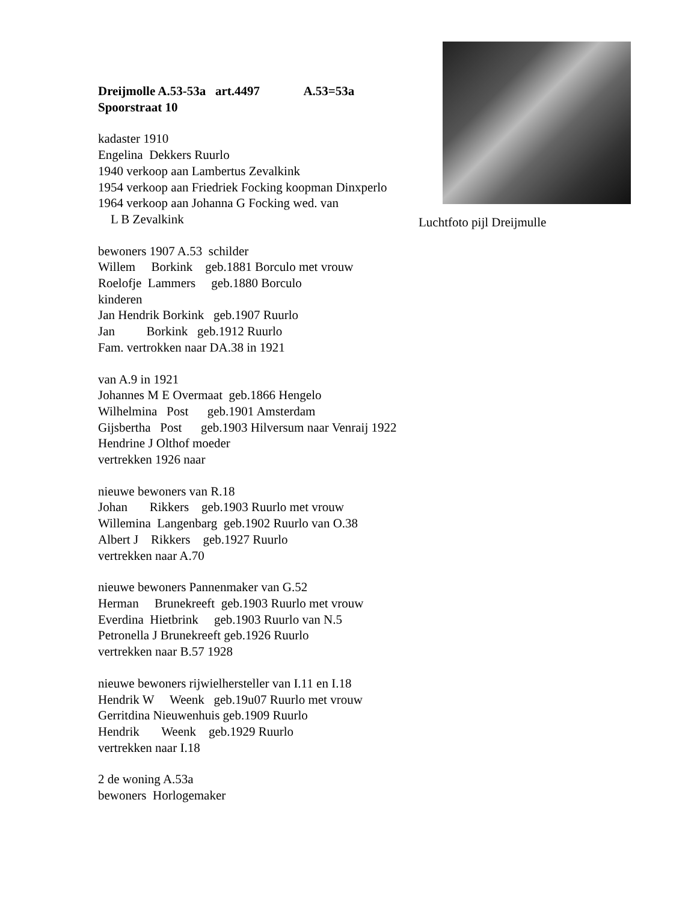Dreijmolle A.53-53a art.4497 A.53=53a Spoorstraat 10
kadaster 1910 Engelina Dekkers Ruurlo 1940 verkoop aan Lambertus Zevalkink 1954 verkoop aan Friedriek Focking koopman Dinxperlo 1964 verkoop aan Johanna G Focking wed. van L B Zevalkink
Luchtfoto pijl Dreijmulle
bewoners 1907 A.53 schilder Willem Borkink geb.1881 Borculo met vrouw Roelofje Lammers geb.1880 Borculo kinderen Jan Hendrik Borkink geb.1907 Ruurlo Jan Borkink geb.1912 Ruurlo Fam. vertrokken naar DA.38 in 1921
van A.9 in 1921 Johannes M E Overmaat geb.1866 Hengelo Wilhelmina Post geb.1901 Amsterdam Gijsbertha Post geb.1903 Hilversum naar Venraij 1922 Hendrine J Olthof moeder vertrekken 1926 naar
nieuwe bewoners van R.18 Johan Rikkers geb.1903 Ruurlo met vrouw Willemina Langenbarg geb.1902 Ruurlo van O.38 Albert J Rikkers geb.1927 Ruurlo vertrekken naar A.70
nieuwe bewoners Pannenmaker van G.52 Herman Brunekreeft geb.1903 Ruurlo met vrouw Everdina Hietbrink geb.1903 Ruurlo van N.5 Petronella J Brunekreeft geb.1926 Ruurlo vertrekken naar B.57 1928
nieuwe bewoners rijwielhersteller van I.11 en I.18 Hendrik W Weenk geb.19u07 Ruurlo met vrouw Gerritdina Nieuwenhuis geb.1909 Ruurlo Hendrik Weenk geb.1929 Ruurlo vertrekken naar I.18
2 de woning A.53a bewoners Horlogemaker